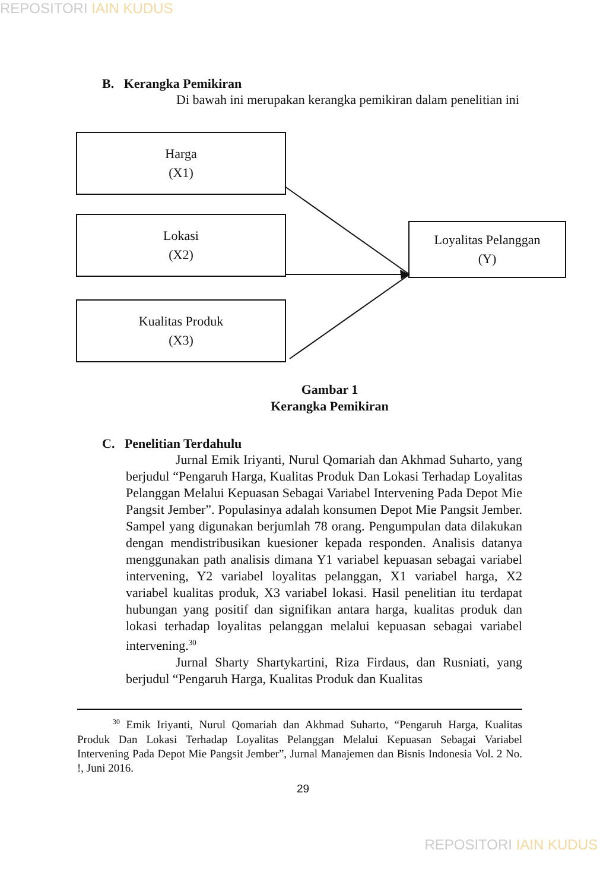REPOSITORI IAIN KUDUS
B. Kerangka Pemikiran
Di bawah ini merupakan kerangka pemikiran dalam penelitian ini
Harga
(X1)
Lokasi
(X2)
Loyalitas Pelanggan
(Y)
Kualitas Produk
(X3)
Gambar 1
Kerangka Pemikiran
C. Penelitian Terdahulu
Jurnal Emik Iriyanti, Nurul Qomariah dan Akhmad Suharto, yang berjudul “Pengaruh Harga, Kualitas Produk Dan Lokasi Terhadap Loyalitas Pelanggan Melalui Kepuasan Sebagai Variabel Intervening Pada Depot Mie Pangsit Jember”. Populasinya adalah konsumen Depot Mie Pangsit Jember. Sampel yang digunakan berjumlah 78 orang. Pengumpulan data dilakukan dengan mendistribusikan kuesioner kepada responden. Analisis datanya menggunakan path analisis dimana Y1 variabel kepuasan sebagai variabel intervening, Y2 variabel loyalitas pelanggan, X1 variabel harga, X2 variabel kualitas produk, X3 variabel lokasi. Hasil penelitian itu terdapat hubungan yang positif dan signifikan antara harga, kualitas produk dan lokasi terhadap loyalitas pelanggan melalui kepuasan sebagai variabel intervening.<sup>30</sup>
Jurnal Sharty Shartykartini, Riza Firdaus, dan Rusniati, yang berjudul “Pengaruh Harga, Kualitas Produk dan Kualitas
<sup>30</sup> Emik Iriyanti, Nurul Qomariah dan Akhmad Suharto, “Pengaruh Harga, Kualitas Produk Dan Lokasi Terhadap Loyalitas Pelanggan Melalui Kepuasan Sebagai Variabel Intervening Pada Depot Mie Pangsit Jember”, Jurnal Manajemen dan Bisnis Indonesia Vol. 2 No. !, Juni 2016.
29
REPOSITORI IAIN KUDUS